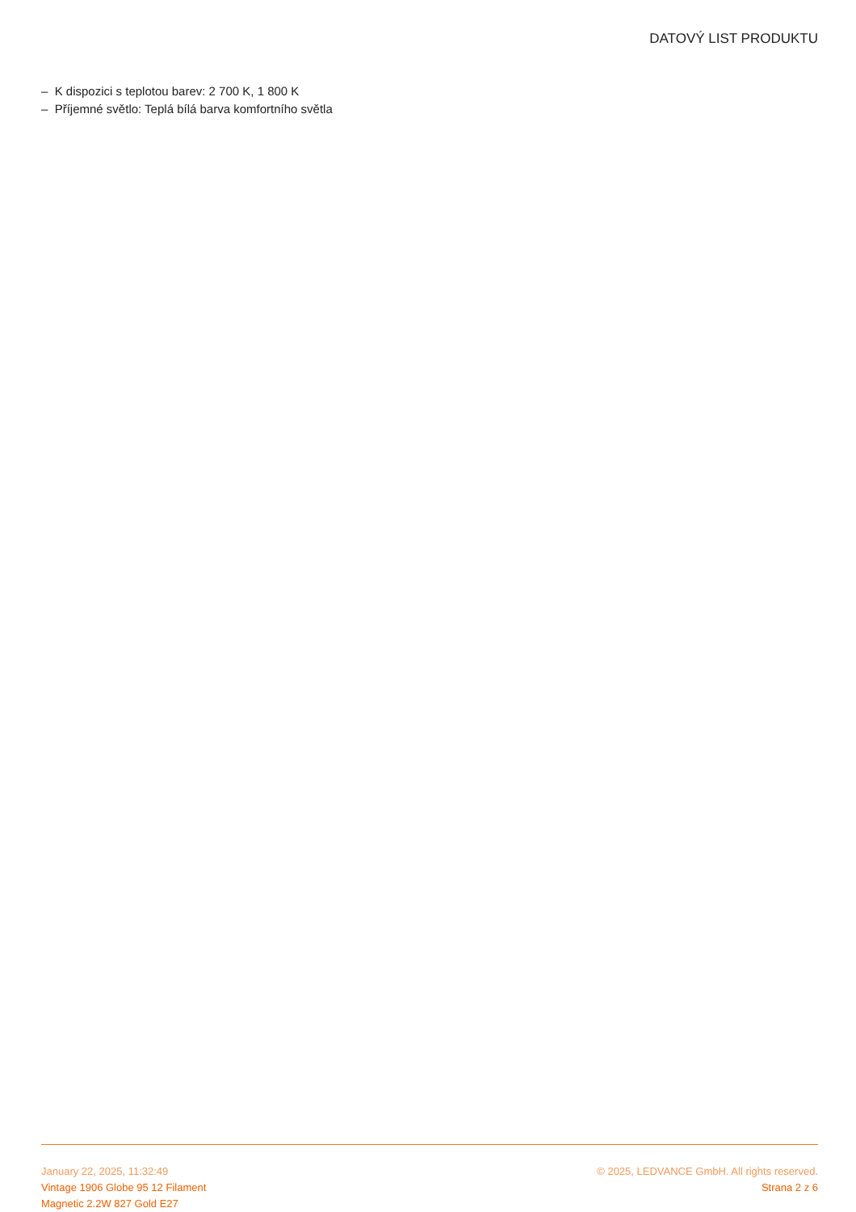DATOVÝ LIST PRODUKTU
– K dispozici s teplotou barev: 2 700 K, 1 800 K
– Příjemné světlo: Teplá bílá barva komfortního světla
January 22, 2025, 11:32:49
Vintage 1906 Globe 95 12 Filament
Magnetic 2.2W 827 Gold E27
© 2025, LEDVANCE GmbH. All rights reserved.
Strana 2 z 6